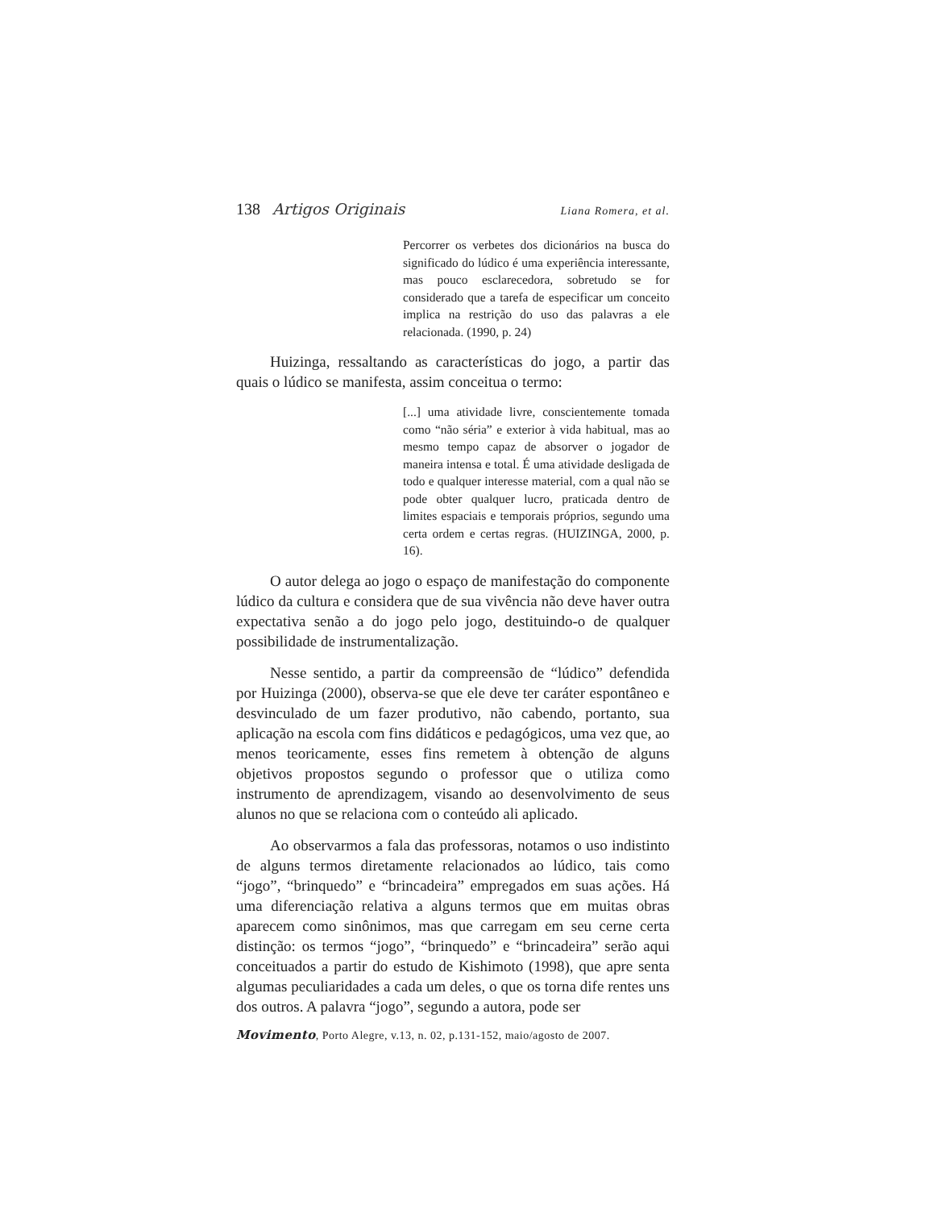138 Artigos Originais Liana Romera, et al.
Percorrer os verbetes dos dicionários na busca do significado do lúdico é uma experiência interessante, mas pouco esclarecedora, sobretudo se for considerado que a tarefa de especificar um conceito implica na restrição do uso das palavras a ele relacionada. (1990, p. 24)
Huizinga, ressaltando as características do jogo, a partir das quais o lúdico se manifesta, assim conceitua o termo:
[...] uma atividade livre, conscientemente tomada como “não séria” e exterior à vida habitual, mas ao mesmo tempo capaz de absorver o jogador de maneira intensa e total. É uma atividade desligada de todo e qualquer interesse material, com a qual não se pode obter qualquer lucro, praticada dentro de limites espaciais e temporais próprios, segundo uma certa ordem e certas regras. (HUIZINGA, 2000, p. 16).
O autor delega ao jogo o espaço de manifestação do componente lúdico da cultura e considera que de sua vivência não deve haver outra expectativa senão a do jogo pelo jogo, destituindo-o de qualquer possibilidade de instrumentalização.
Nesse sentido, a partir da compreensão de “lúdico” defendida por Huizinga (2000), observa-se que ele deve ter caráter espontâneo e desvinculado de um fazer produtivo, não cabendo, portanto, sua aplicação na escola com fins didáticos e pedagógicos, uma vez que, ao menos teoricamente, esses fins remetem à obtenção de alguns objetivos propostos segundo o professor que o utiliza como instrumento de aprendizagem, visando ao desenvolvimento de seus alunos no que se relaciona com o conteúdo ali aplicado.
Ao observarmos a fala das professoras, notamos o uso indistinto de alguns termos diretamente relacionados ao lúdico, tais como “jogo”, “brinquedo” e “brincadeira” empregados em suas ações. Há uma diferenciação relativa a alguns termos que em muitas obras aparecem como sinônimos, mas que carregam em seu cerne certa distinção: os termos “jogo”, “brinquedo” e “brincadeira” serão aqui conceituados a partir do estudo de Kishimoto (1998), que apre senta algumas peculiaridades a cada um deles, o que os torna dife rentes uns dos outros. A palavra “jogo”, segundo a autora, pode ser
Movimento, Porto Alegre, v.13, n. 02, p.131-152, maio/agosto de 2007.